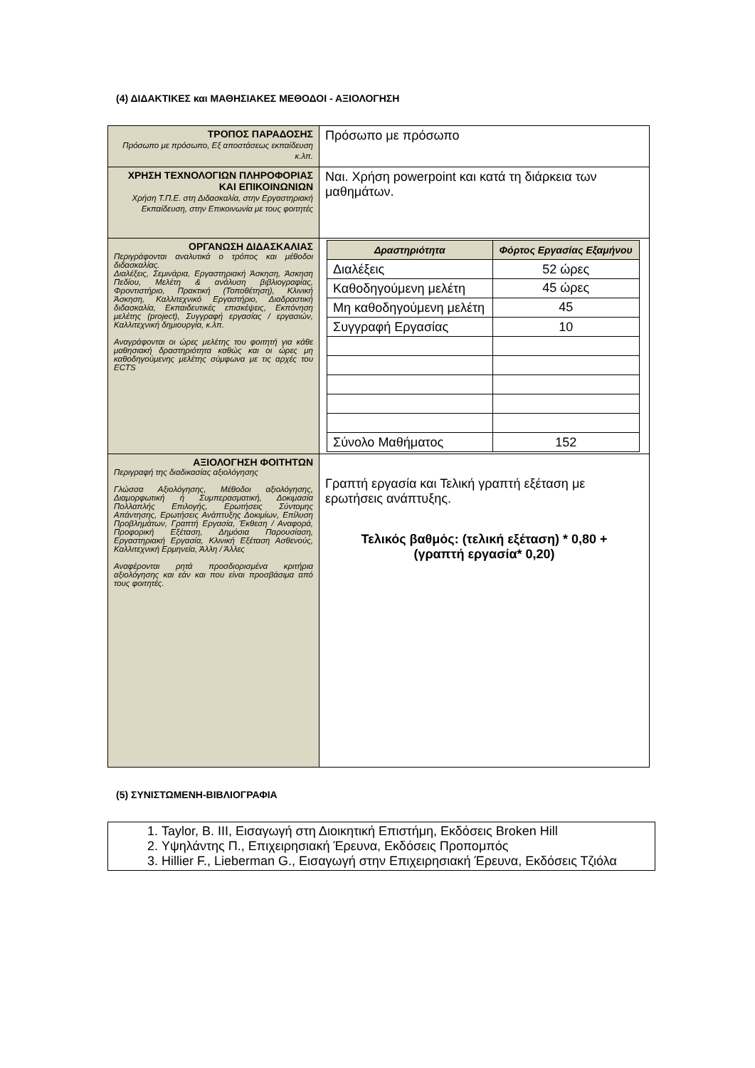(4) ΔΙΔΑΚΤΙΚΕΣ και ΜΑΘΗΣΙΑΚΕΣ ΜΕΘΟΔΟΙ - ΑΞΙΟΛΟΓΗΣΗ
| ΤΡΟΠΟΣ ΠΑΡΑΔΟΣΗΣ Πρόσωπο με πρόσωπο, Εξ αποστάσεως εκπαίδευση κ.λπ. | Πρόσωπο με πρόσωπο |
| ΧΡΗΣΗ ΤΕΧΝΟΛΟΓΙΩΝ ΠΛΗΡΟΦΟΡΙΑΣ ΚΑΙ ΕΠΙΚΟΙΝΩΝΙΩΝ Χρήση Τ.Π.Ε. στη Διδασκαλία, στην Εργαστηριακή Εκπαίδευση, στην Επικοινωνία με τους φοιτητές | Ναι. Χρήση powerpoint και κατά τη διάρκεια των μαθημάτων. |
| ΟΡΓΑΝΩΣΗ ΔΙΔΑΣΚΑΛΙΑΣ Περιγράφονται αναλυτικά ο τρόπος και μέθοδοι διδασκαλίας. Διαλέξεις, Σεμινάρια, Εργαστηριακή Άσκηση, Άσκηση Πεδίου, Μελέτη & ανάλυση βιβλιογραφίας, Φροντιστήριο, Πρακτική (Τοποθέτηση), Κλινική Άσκηση, Καλλιτεχνικό Εργαστήριο, Διαδραστική διδασκαλία, Εκπαιδευτικές επισκέψεις, Εκπόνηση μελέτης (project), Συγγραφή εργασίας / εργασιών, Καλλιτεχνική δημιουργία, κ.λπ. Αναγράφονται οι ώρες μελέτης του φοιτητή για κάθε μαθησιακή δραστηριότητα καθώς και οι ώρες μη καθοδηγούμενης μελέτης σύμφωνα με τις αρχές του ECTS | / Δραστηριότητα / Φόρτος Εργασίας Εξαμήνου / / --- / --- / / Διαλέξεις / 52 ώρες / / Καθοδηγούμενη μελέτη / 45 ώρες / / Μη καθοδηγούμενη μελέτη / 45 / / Συγγραφή Εργασίας / 10 / / Σύνολο Μαθήματος / 152 / |
| ΑΞΙΟΛΟΓΗΣΗ ΦΟΙΤΗΤΩΝ Περιγραφή της διαδικασίας αξιολόγησης Γλώσσα Αξιολόγησης, Μέθοδοι αξιολόγησης, Διαμορφωτική ή Συμπερασματική, Δοκιμασία Πολλαπλής Επιλογής, Ερωτήσεις Σύντομης Απάντησης, Ερωτήσεις Ανάπτυξης Δοκιμίων, Επίλυση Προβλημάτων, Γραπτή Εργασία, Έκθεση / Αναφορά, Προφορική Εξέταση, Δημόσια Παρουσίαση, Εργαστηριακή Εργασία, Κλινική Εξέταση Ασθενούς, Καλλιτεχνική Ερμηνεία, Άλλη / Άλλες Αναφέρονται ρητά προσδιορισμένα κριτήρια αξιολόγησης και εάν και που είναι προσβάσιμα από τους φοιτητές. | Γραπτή εργασία και Τελική γραπτή εξέταση με ερωτήσεις ανάπτυξης. Τελικός βαθμός: (τελική εξέταση) * 0,80 + (γραπτή εργασία* 0,20) |
(5) ΣΥΝΙΣΤΩΜΕΝΗ-ΒΙΒΛΙΟΓΡΑΦΙΑ
1. Taylor, B. III, Εισαγωγή στη Διοικητική Επιστήμη, Εκδόσεις Broken Hill
2. Υψηλάντης Π., Επιχειρησιακή Έρευνα, Εκδόσεις Προπομπός
3. Hillier F., Lieberman G., Εισαγωγή στην Επιχειρησιακή Έρευνα, Εκδόσεις Τζιόλα